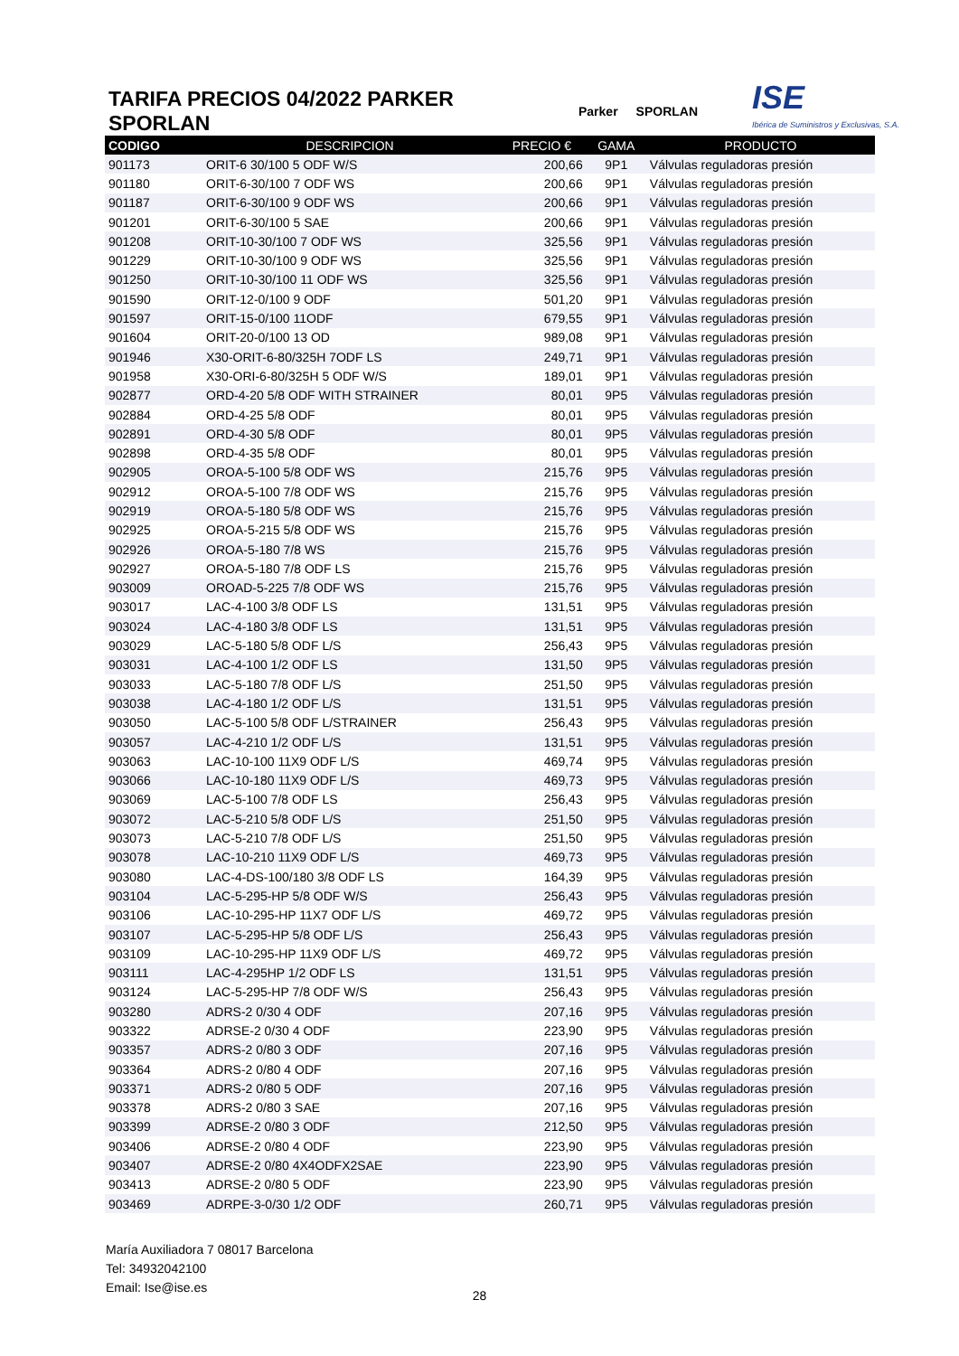TARIFA PRECIOS 04/2022 PARKER SPORLAN
Parker SPORLAN
ISE
Ibérica de Suministros y Exclusivas, S.A.
| CODIGO | DESCRIPCION | PRECIO € | GAMA | PRODUCTO |
| --- | --- | --- | --- | --- |
| 901173 | ORIT-6 30/100 5 ODF W/S | 200,66 | 9P1 | Válvulas reguladoras presión |
| 901180 | ORIT-6-30/100 7 ODF WS | 200,66 | 9P1 | Válvulas reguladoras presión |
| 901187 | ORIT-6-30/100 9 ODF WS | 200,66 | 9P1 | Válvulas reguladoras presión |
| 901201 | ORIT-6-30/100 5 SAE | 200,66 | 9P1 | Válvulas reguladoras presión |
| 901208 | ORIT-10-30/100 7 ODF WS | 325,56 | 9P1 | Válvulas reguladoras presión |
| 901229 | ORIT-10-30/100 9 ODF WS | 325,56 | 9P1 | Válvulas reguladoras presión |
| 901250 | ORIT-10-30/100 11 ODF WS | 325,56 | 9P1 | Válvulas reguladoras presión |
| 901590 | ORIT-12-0/100 9 ODF | 501,20 | 9P1 | Válvulas reguladoras presión |
| 901597 | ORIT-15-0/100 11ODF | 679,55 | 9P1 | Válvulas reguladoras presión |
| 901604 | ORIT-20-0/100 13 OD | 989,08 | 9P1 | Válvulas reguladoras presión |
| 901946 | X30-ORIT-6-80/325H 7ODF LS | 249,71 | 9P1 | Válvulas reguladoras presión |
| 901958 | X30-ORI-6-80/325H 5 ODF W/S | 189,01 | 9P1 | Válvulas reguladoras presión |
| 902877 | ORD-4-20 5/8 ODF WITH STRAINER | 80,01 | 9P5 | Válvulas reguladoras presión |
| 902884 | ORD-4-25 5/8 ODF | 80,01 | 9P5 | Válvulas reguladoras presión |
| 902891 | ORD-4-30 5/8 ODF | 80,01 | 9P5 | Válvulas reguladoras presión |
| 902898 | ORD-4-35 5/8 ODF | 80,01 | 9P5 | Válvulas reguladoras presión |
| 902905 | OROA-5-100 5/8 ODF WS | 215,76 | 9P5 | Válvulas reguladoras presión |
| 902912 | OROA-5-100 7/8 ODF WS | 215,76 | 9P5 | Válvulas reguladoras presión |
| 902919 | OROA-5-180 5/8 ODF WS | 215,76 | 9P5 | Válvulas reguladoras presión |
| 902925 | OROA-5-215 5/8 ODF WS | 215,76 | 9P5 | Válvulas reguladoras presión |
| 902926 | OROA-5-180 7/8 WS | 215,76 | 9P5 | Válvulas reguladoras presión |
| 902927 | OROA-5-180 7/8 ODF LS | 215,76 | 9P5 | Válvulas reguladoras presión |
| 903009 | OROAD-5-225 7/8 ODF WS | 215,76 | 9P5 | Válvulas reguladoras presión |
| 903017 | LAC-4-100 3/8 ODF LS | 131,51 | 9P5 | Válvulas reguladoras presión |
| 903024 | LAC-4-180 3/8 ODF LS | 131,51 | 9P5 | Válvulas reguladoras presión |
| 903029 | LAC-5-180 5/8 ODF L/S | 256,43 | 9P5 | Válvulas reguladoras presión |
| 903031 | LAC-4-100 1/2 ODF LS | 131,50 | 9P5 | Válvulas reguladoras presión |
| 903033 | LAC-5-180 7/8 ODF L/S | 251,50 | 9P5 | Válvulas reguladoras presión |
| 903038 | LAC-4-180 1/2 ODF L/S | 131,51 | 9P5 | Válvulas reguladoras presión |
| 903050 | LAC-5-100 5/8 ODF L/STRAINER | 256,43 | 9P5 | Válvulas reguladoras presión |
| 903057 | LAC-4-210 1/2 ODF L/S | 131,51 | 9P5 | Válvulas reguladoras presión |
| 903063 | LAC-10-100 11X9 ODF L/S | 469,74 | 9P5 | Válvulas reguladoras presión |
| 903066 | LAC-10-180 11X9 ODF L/S | 469,73 | 9P5 | Válvulas reguladoras presión |
| 903069 | LAC-5-100 7/8 ODF LS | 256,43 | 9P5 | Válvulas reguladoras presión |
| 903072 | LAC-5-210 5/8 ODF L/S | 251,50 | 9P5 | Válvulas reguladoras presión |
| 903073 | LAC-5-210 7/8 ODF L/S | 251,50 | 9P5 | Válvulas reguladoras presión |
| 903078 | LAC-10-210 11X9 ODF L/S | 469,73 | 9P5 | Válvulas reguladoras presión |
| 903080 | LAC-4-DS-100/180 3/8 ODF LS | 164,39 | 9P5 | Válvulas reguladoras presión |
| 903104 | LAC-5-295-HP 5/8 ODF W/S | 256,43 | 9P5 | Válvulas reguladoras presión |
| 903106 | LAC-10-295-HP 11X7 ODF L/S | 469,72 | 9P5 | Válvulas reguladoras presión |
| 903107 | LAC-5-295-HP 5/8 ODF L/S | 256,43 | 9P5 | Válvulas reguladoras presión |
| 903109 | LAC-10-295-HP 11X9 ODF L/S | 469,72 | 9P5 | Válvulas reguladoras presión |
| 903111 | LAC-4-295HP 1/2 ODF LS | 131,51 | 9P5 | Válvulas reguladoras presión |
| 903124 | LAC-5-295-HP 7/8 ODF W/S | 256,43 | 9P5 | Válvulas reguladoras presión |
| 903280 | ADRS-2 0/30 4 ODF | 207,16 | 9P5 | Válvulas reguladoras presión |
| 903322 | ADRSE-2 0/30 4 ODF | 223,90 | 9P5 | Válvulas reguladoras presión |
| 903357 | ADRS-2 0/80 3 ODF | 207,16 | 9P5 | Válvulas reguladoras presión |
| 903364 | ADRS-2 0/80 4 ODF | 207,16 | 9P5 | Válvulas reguladoras presión |
| 903371 | ADRS-2 0/80 5 ODF | 207,16 | 9P5 | Válvulas reguladoras presión |
| 903378 | ADRS-2 0/80 3 SAE | 207,16 | 9P5 | Válvulas reguladoras presión |
| 903399 | ADRSE-2 0/80 3 ODF | 212,50 | 9P5 | Válvulas reguladoras presión |
| 903406 | ADRSE-2 0/80 4 ODF | 223,90 | 9P5 | Válvulas reguladoras presión |
| 903407 | ADRSE-2 0/80 4X4ODFX2SAE | 223,90 | 9P5 | Válvulas reguladoras presión |
| 903413 | ADRSE-2 0/80 5 ODF | 223,90 | 9P5 | Válvulas reguladoras presión |
| 903469 | ADRPE-3-0/30 1/2 ODF | 260,71 | 9P5 | Válvulas reguladoras presión |
María Auxiliadora 7 08017 Barcelona
Tel: 34932042100
Email: Ise@ise.es
28